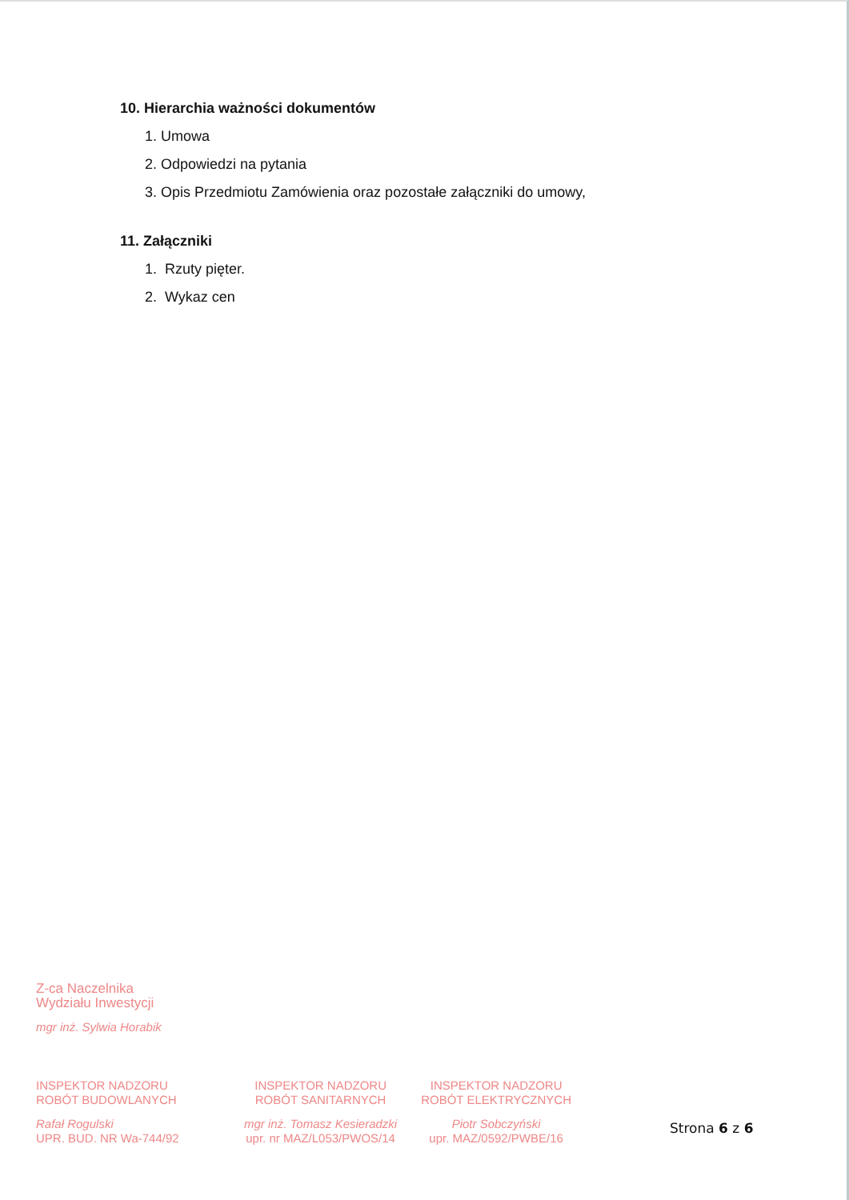10. Hierarchia ważności dokumentów
1. Umowa
2. Odpowiedzi na pytania
3. Opis Przedmiotu Zamówienia oraz pozostałe załączniki do umowy,
11. Załączniki
1. Rzuty pięter.
2. Wykaz cen
Z-ca Naczelnika
Wydziału Inwestycji
mgr inż. Sylwia Horabik
INSPEKTOR NADZORU
ROBÓT BUDOWLANYCH
Rafał Rogulski
UPR. BUD. NR Wa-744/92
INSPEKTOR NADZORU
ROBÓT SANITARNYCH
mgr inż. Tomasz Kesieradzki
upr. nr MAZ/L053/PWOS/14
INSPEKTOR NADZORU
ROBÓT ELEKTRYCZNYCH
Piotr Sobczyński
upr. MAZ/0592/PWBE/16
Strona 6 z 6